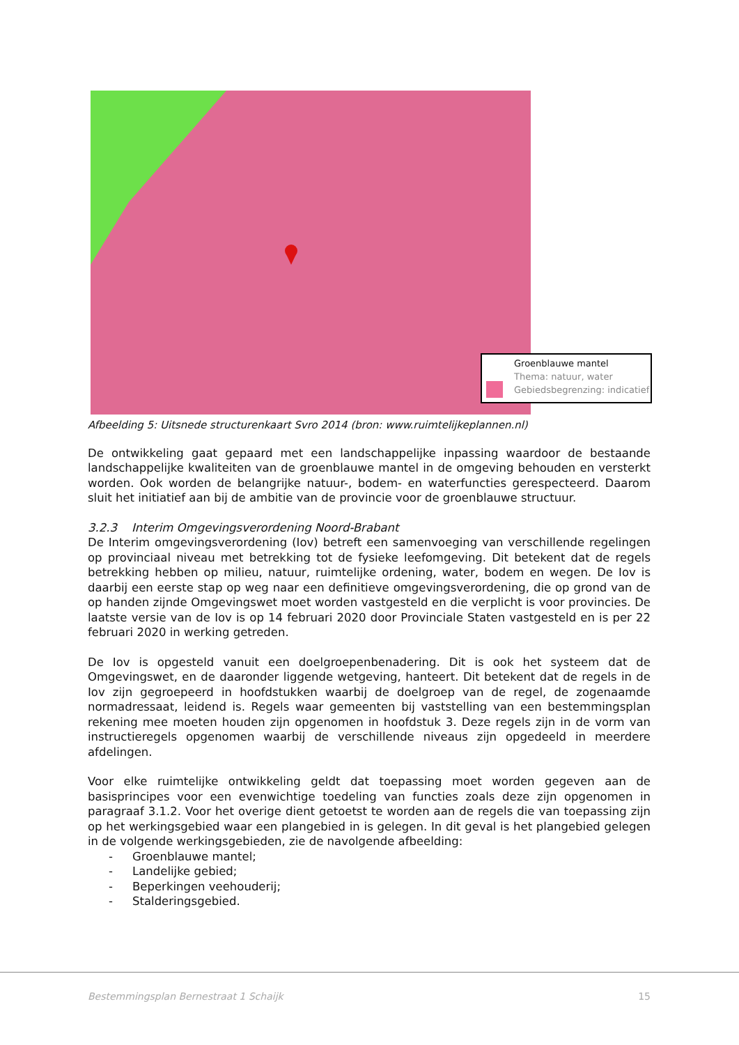Groenblauwe mantel
Thema: natuur, water
Gebiedsbegrenzing: indicatief
Afbeelding 5: Uitsnede structurenkaart Svro 2014 (bron: www.ruimtelijkeplannen.nl)
De ontwikkeling gaat gepaard met een landschappelijke inpassing waardoor de bestaande landschappelijke kwaliteiten van de groenblauwe mantel in de omgeving behouden en versterkt worden. Ook worden de belangrijke natuur-, bodem- en waterfuncties gerespecteerd. Daarom sluit het initiatief aan bij de ambitie van de provincie voor de groenblauwe structuur.
3.2.3 Interim Omgevingsverordening Noord-Brabant
De Interim omgevingsverordening (Iov) betreft een samenvoeging van verschillende regelingen op provinciaal niveau met betrekking tot de fysieke leefomgeving. Dit betekent dat de regels betrekking hebben op milieu, natuur, ruimtelijke ordening, water, bodem en wegen. De Iov is daarbij een eerste stap op weg naar een definitieve omgevingsverordening, die op grond van de op handen zijnde Omgevingswet moet worden vastgesteld en die verplicht is voor provincies. De laatste versie van de Iov is op 14 februari 2020 door Provinciale Staten vastgesteld en is per 22 februari 2020 in werking getreden.
De Iov is opgesteld vanuit een doelgroepenbenadering. Dit is ook het systeem dat de Omgevingswet, en de daaronder liggende wetgeving, hanteert. Dit betekent dat de regels in de Iov zijn gegroepeerd in hoofdstukken waarbij de doelgroep van de regel, de zogenaamde normadressaat, leidend is. Regels waar gemeenten bij vaststelling van een bestemmingsplan rekening mee moeten houden zijn opgenomen in hoofdstuk 3. Deze regels zijn in de vorm van instructieregels opgenomen waarbij de verschillende niveaus zijn opgedeeld in meerdere afdelingen.
Voor elke ruimtelijke ontwikkeling geldt dat toepassing moet worden gegeven aan de basisprincipes voor een evenwichtige toedeling van functies zoals deze zijn opgenomen in paragraaf 3.1.2. Voor het overige dient getoetst te worden aan de regels die van toepassing zijn op het werkingsgebied waar een plangebied in is gelegen. In dit geval is het plangebied gelegen in de volgende werkingsgebieden, zie de navolgende afbeelding:
- Groenblauwe mantel;
- Landelijke gebied;
- Beperkingen veehouderij;
- Stalderingsgebied.
Bestemmingsplan Bernestraat 1 Schaijk 15